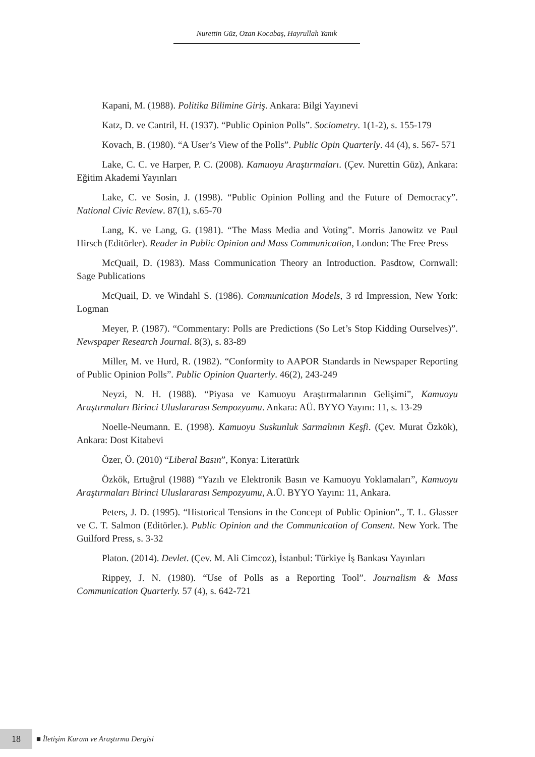Nurettin Güz, Ozan Kocabaş, Hayrullah Yanık
Kapani, M. (1988). Politika Bilimine Giriş. Ankara: Bilgi Yayınevi
Katz, D. ve Cantril, H. (1937). “Public Opinion Polls”. Sociometry. 1(1-2), s. 155-179
Kovach, B. (1980). “A User’s View of the Polls”. Public Opin Quarterly. 44 (4), s. 567- 571
Lake, C. C. ve Harper, P. C. (2008). Kamuoyu Araştırmaları. (Çev. Nurettin Güz), Ankara: Eğitim Akademi Yayınları
Lake, C. ve Sosin, J. (1998). “Public Opinion Polling and the Future of Democracy”. National Civic Review. 87(1), s.65-70
Lang, K. ve Lang, G. (1981). “The Mass Media and Voting”. Morris Janowitz ve Paul Hirsch (Editörler). Reader in Public Opinion and Mass Communication, London: The Free Press
McQuail, D. (1983). Mass Communication Theory an Introduction. Pasdtow, Cornwall: Sage Publications
McQuail, D. ve Windahl S. (1986). Communication Models, 3 rd Impression, New York: Logman
Meyer, P. (1987). “Commentary: Polls are Predictions (So Let’s Stop Kidding Ourselves)”. Newspaper Research Journal. 8(3), s. 83-89
Miller, M. ve Hurd, R. (1982). “Conformity to AAPOR Standards in Newspaper Reporting of Public Opinion Polls”. Public Opinion Quarterly. 46(2), 243-249
Neyzi, N. H. (1988). “Piyasa ve Kamuoyu Araştırmalarının Gelişimi”, Kamuoyu Araştırmaları Birinci Uluslararası Sempozyumu. Ankara: AÜ. BYYO Yayını: 11, s. 13-29
Noelle-Neumann. E. (1998). Kamuoyu Suskunluk Sarmalının Keşfi. (Çev. Murat Özkök), Ankara: Dost Kitabevi
Özer, Ö. (2010) “Liberal Basın”, Konya: Literatürk
Özkök, Ertuğrul (1988) “Yazılı ve Elektronik Basın ve Kamuoyu Yoklamaları”, Kamuoyu Araştırmaları Birinci Uluslararası Sempozyumu, A.Ü. BYYO Yayını: 11, Ankara.
Peters, J. D. (1995). “Historical Tensions in the Concept of Public Opinion”., T. L. Glasser ve C. T. Salmon (Editörler.). Public Opinion and the Communication of Consent. New York. The Guilford Press, s. 3-32
Platon. (2014). Devlet. (Çev. M. Ali Cimcoz), İstanbul: Türkiye İş Bankası Yayınları
Rippey, J. N. (1980). “Use of Polls as a Reporting Tool”. Journalism & Mass Communication Quarterly. 57 (4), s. 642-721
18
■ İletişim Kuram ve Araştırma Dergisi